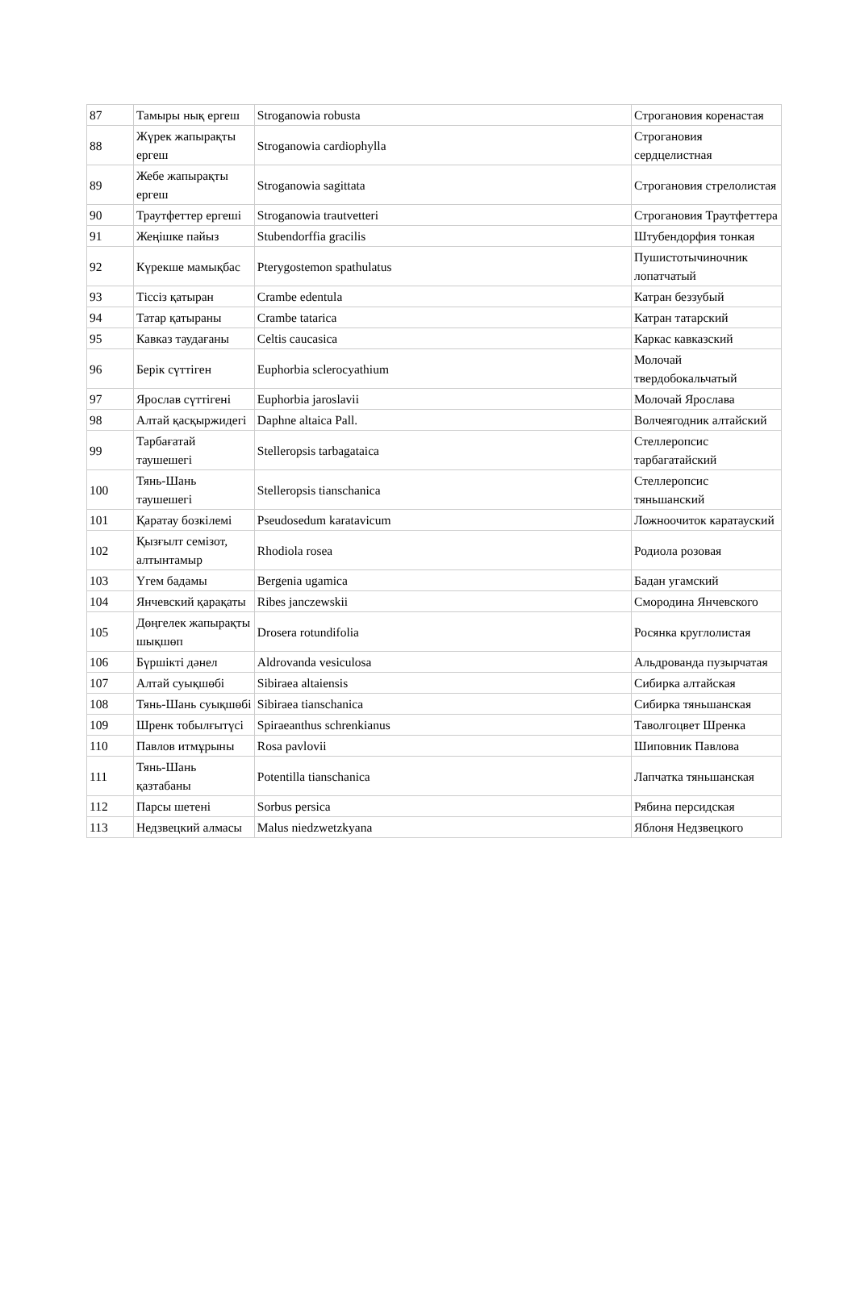| 87 | Тамыры нық ергеш | Stroganowia robusta | Строгановия коренастая |
| 88 | Жүрек жапырақты ергеш | Stroganowia cardiophylla | Строгановия сердцелистная |
| 89 | Жебе жапырақты ергеш | Stroganowia sagittata | Строгановия стрелолистая |
| 90 | Траутфеттер ергеші | Stroganowia trautvetteri | Строгановия Траутфеттера |
| 91 | Жеңішке пайыз | Stubendorffia gracilis | Штубендорфия тонкая |
| 92 | Күрекше мамықбас | Pterygostemon spathulatus | Пушистотычиночник лопатчатый |
| 93 | Тіссіз қатыран | Crambe edentula | Катран беззубый |
| 94 | Татар қатыраны | Crambe tatarica | Катран татарский |
| 95 | Кавказ таудағаны | Celtis caucasica | Каркас кавказский |
| 96 | Берік сүттіген | Euphorbia sclerocyathium | Молочай твердобокальчатый |
| 97 | Ярослав сүттігені | Euphorbia jaroslavii | Молочай Ярослава |
| 98 | Алтай қасқыржидегі | Daphne altaica Pall. | Волчеягодник алтайский |
| 99 | Тарбағатай таушешегі | Stelleropsis tarbagataica | Стеллеропсис тарбагатайский |
| 100 | Тянь-Шань таушешегі | Stelleropsis tianschanica | Стеллеропсис тяньшанский |
| 101 | Қаратау бозкілемі | Pseudosedum karatavicum | Ложноочиток каратауский |
| 102 | Қызғылт семізот, алтынтамыр | Rhodiola rosea | Родиола розовая |
| 103 | Үгем бадамы | Bergenia ugamica | Бадан угамский |
| 104 | Янчевский қарақаты | Ribes janczewskii | Смородина Янчевского |
| 105 | Дөңгелек жапырақты шықшөп | Drosera rotundifolia | Росянка круглолистая |
| 106 | Бүршікті дәнел | Aldrovanda vesiculosa | Альдрованда пузырчатая |
| 107 | Алтай суықшөбі | Sibiraea altaiensis | Сибирка алтайская |
| 108 | Тянь-Шань суықшөбі | Sibiraea tianschanica | Сибирка тяньшанская |
| 109 | Шренк тобылғытүсі | Spiraeanthus schrenkianus | Таволгоцвет Шренка |
| 110 | Павлов итмұрыны | Rosa pavlovii | Шиповник Павлова |
| 111 | Тянь-Шань қазтабаны | Potentilla tianschanica | Лапчатка тяньшанская |
| 112 | Парсы шетені | Sorbus persica | Рябина персидская |
| 113 | Недзвецкий алмасы | Malus niedzwetzkyana | Яблоня Недзвецкого |